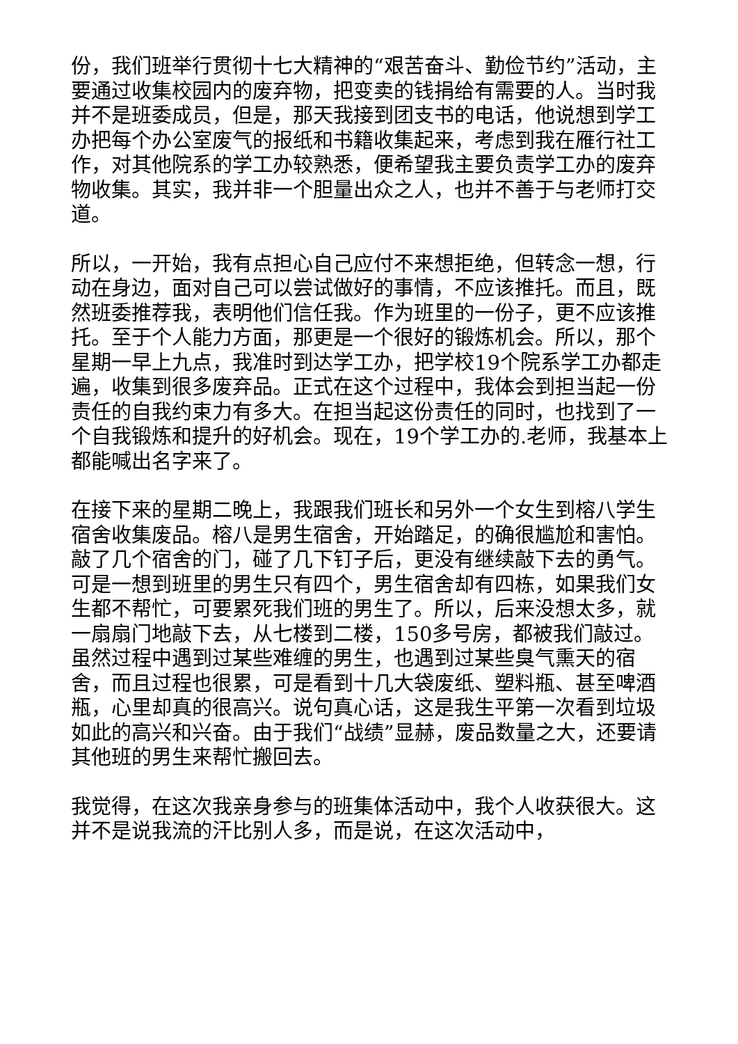份，我们班举行贯彻十七大精神的“艰苦奋斗、勤俭节约”活动，主要通过收集校园内的废弃物，把变卖的钱捐给有需要的人。当时我并不是班委成员，但是，那天我接到团支书的电话，他说想到学工办把每个办公室废气的报纸和书籍收集起来，考虑到我在雁行社工作，对其他院系的学工办较熟悉，便希望我主要负责学工办的废弃物收集。其实，我并非一个胆量出众之人，也并不善于与老师打交道。
所以，一开始，我有点担心自己应付不来想拒绝，但转念一想，行动在身边，面对自己可以尝试做好的事情，不应该推托。而且，既然班委推荐我，表明他们信任我。作为班里的一份子，更不应该推托。至于个人能力方面，那更是一个很好的锻炼机会。所以，那个星期一早上九点，我准时到达学工办，把学校19个院系学工办都走遍，收集到很多废弃品。正式在这个过程中，我体会到担当起一份责任的自我约束力有多大。在担当起这份责任的同时，也找到了一个自我锻炼和提升的好机会。现在，19个学工办的.老师，我基本上都能喊出名字来了。
在接下来的星期二晚上，我跟我们班长和另外一个女生到榕八学生宿舍收集废品。榕八是男生宿舍，开始踏足，的确很尴尬和害怕。敲了几个宿舍的门，碰了几下钉子后，更没有继续敲下去的勇气。可是一想到班里的男生只有四个，男生宿舍却有四栋，如果我们女生都不帮忙，可要累死我们班的男生了。所以，后来没想太多，就一扇扇门地敲下去，从七楼到二楼，150多号房，都被我们敲过。虽然过程中遇到过某些难缠的男生，也遇到过某些臭气熏天的宿舍，而且过程也很累，可是看到十几大袋废纸、塑料瓶、甚至啤酒瓶，心里却真的很高兴。说句真心话，这是我生平第一次看到垃圾如此的高兴和兴奋。由于我们“战绩”显赫，废品数量之大，还要请其他班的男生来帮忙搬回去。
我觉得，在这次我亲身参与的班集体活动中，我个人收获很大。这并不是说我流的汗比别人多，而是说，在这次活动中，